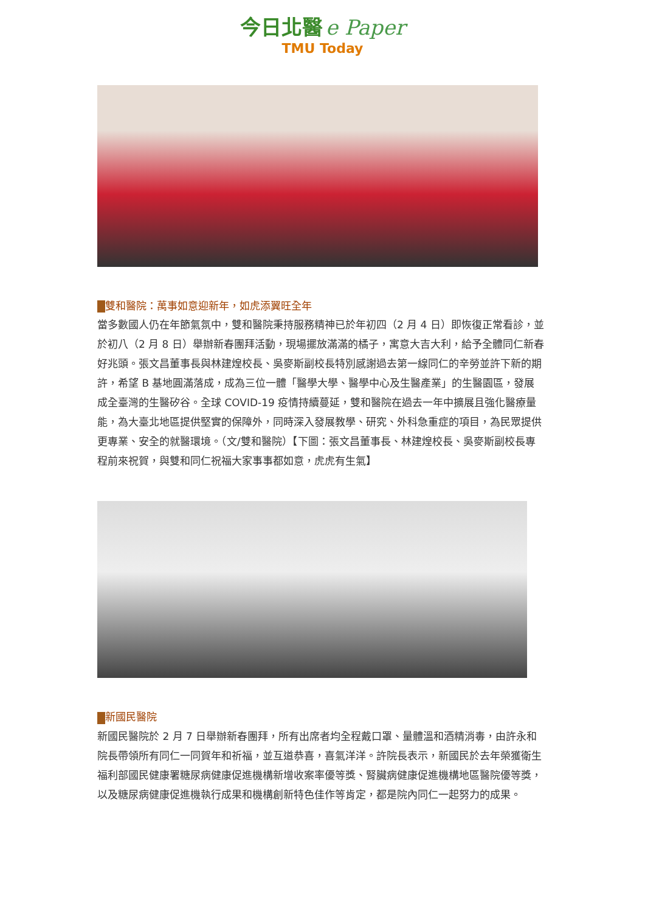今日北醫 e Paper
TMU Today
雙和醫院：萬事如意迎新年，如虎添翼旺全年
當多數國人仍在年節氣氛中，雙和醫院秉持服務精神已於年初四（2 月 4 日）即恢復正常看診，並於初八（2 月 8 日）舉辦新春團拜活動，現場擺放滿滿的橘子，寓意大吉大利，給予全體同仁新春好兆頭。張文昌董事長與林建煌校長、吳麥斯副校長特別感謝過去第一線同仁的辛勞並許下新的期許，希望 B 基地圓滿落成，成為三位一體「醫學大學、醫學中心及生醫產業」的生醫園區，發展成全臺灣的生醫矽谷。全球 COVID-19 疫情持續蔓延，雙和醫院在過去一年中擴展且強化醫療量能，為大臺北地區提供堅實的保障外，同時深入發展教學、研究、外科急重症的項目，為民眾提供更專業、安全的就醫環境。（文/雙和醫院）【下圖：張文昌董事長、林建煌校長、吳麥斯副校長專程前來祝賀，與雙和同仁祝福大家事事都如意，虎虎有生氣】
新國民醫院
新國民醫院於 2 月 7 日舉辦新春團拜，所有出席者均全程戴口罩、量體溫和酒精消毒，由許永和院長帶領所有同仁一同賀年和祈福，並互道恭喜，喜氣洋洋。許院長表示，新國民於去年榮獲衛生福利部國民健康署糖尿病健康促進機構新增收案率優等獎、腎臟病健康促進機構地區醫院優等獎，以及糖尿病健康促進機執行成果和機構創新特色佳作等肯定，都是院內同仁一起努力的成果。